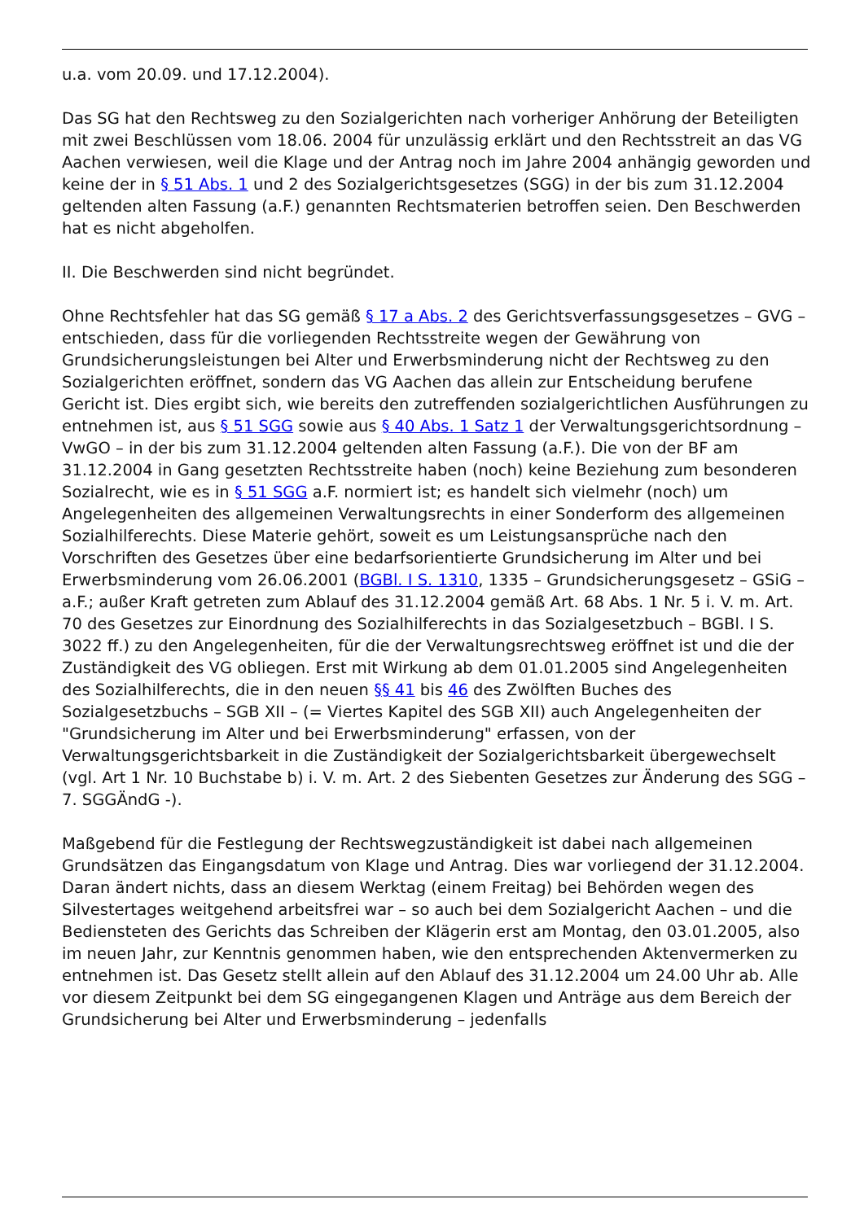u.a. vom 20.09. und 17.12.2004).
Das SG hat den Rechtsweg zu den Sozialgerichten nach vorheriger Anhörung der Beteiligten mit zwei Beschlüssen vom 18.06. 2004 für unzulässig erklärt und den Rechtsstreit an das VG Aachen verwiesen, weil die Klage und der Antrag noch im Jahre 2004 anhängig geworden und keine der in § 51 Abs. 1 und 2 des Sozialgerichtsgesetzes (SGG) in der bis zum 31.12.2004 geltenden alten Fassung (a.F.) genannten Rechtsmaterien betroffen seien. Den Beschwerden hat es nicht abgeholfen.
II. Die Beschwerden sind nicht begründet.
Ohne Rechtsfehler hat das SG gemäß § 17 a Abs. 2 des Gerichtsverfassungsgesetzes – GVG – entschieden, dass für die vorliegenden Rechtsstreite wegen der Gewährung von Grundsicherungsleistungen bei Alter und Erwerbsminderung nicht der Rechtsweg zu den Sozialgerichten eröffnet, sondern das VG Aachen das allein zur Entscheidung berufene Gericht ist. Dies ergibt sich, wie bereits den zutreffenden sozialgerichtlichen Ausführungen zu entnehmen ist, aus § 51 SGG sowie aus § 40 Abs. 1 Satz 1 der Verwaltungsgerichtsordnung – VwGO – in der bis zum 31.12.2004 geltenden alten Fassung (a.F.). Die von der BF am 31.12.2004 in Gang gesetzten Rechtsstreite haben (noch) keine Beziehung zum besonderen Sozialrecht, wie es in § 51 SGG a.F. normiert ist; es handelt sich vielmehr (noch) um Angelegenheiten des allgemeinen Verwaltungsrechts in einer Sonderform des allgemeinen Sozialhilferechts. Diese Materie gehört, soweit es um Leistungsansprüche nach den Vorschriften des Gesetzes über eine bedarfsorientierte Grundsicherung im Alter und bei Erwerbsminderung vom 26.06.2001 (BGBl. I S. 1310, 1335 – Grundsicherungsgesetz – GSiG – a.F.; außer Kraft getreten zum Ablauf des 31.12.2004 gemäß Art. 68 Abs. 1 Nr. 5 i. V. m. Art. 70 des Gesetzes zur Einordnung des Sozialhilferechts in das Sozialgesetzbuch – BGBl. I S. 3022 ff.) zu den Angelegenheiten, für die der Verwaltungsrechtsweg eröffnet ist und die der Zuständigkeit des VG obliegen. Erst mit Wirkung ab dem 01.01.2005 sind Angelegenheiten des Sozialhilferechts, die in den neuen §§ 41 bis 46 des Zwölften Buches des Sozialgesetzbuchs – SGB XII – (= Viertes Kapitel des SGB XII) auch Angelegenheiten der "Grundsicherung im Alter und bei Erwerbsminderung" erfassen, von der Verwaltungsgerichtsbarkeit in die Zuständigkeit der Sozialgerichtsbarkeit übergewechselt (vgl. Art 1 Nr. 10 Buchstabe b) i. V. m. Art. 2 des Siebenten Gesetzes zur Änderung des SGG – 7. SGGÄndG -).
Maßgebend für die Festlegung der Rechtswegzuständigkeit ist dabei nach allgemeinen Grundsätzen das Eingangsdatum von Klage und Antrag. Dies war vorliegend der 31.12.2004. Daran ändert nichts, dass an diesem Werktag (einem Freitag) bei Behörden wegen des Silvestertages weitgehend arbeitsfrei war – so auch bei dem Sozialgericht Aachen – und die Bediensteten des Gerichts das Schreiben der Klägerin erst am Montag, den 03.01.2005, also im neuen Jahr, zur Kenntnis genommen haben, wie den entsprechenden Aktenvermerken zu entnehmen ist. Das Gesetz stellt allein auf den Ablauf des 31.12.2004 um 24.00 Uhr ab. Alle vor diesem Zeitpunkt bei dem SG eingegangenen Klagen und Anträge aus dem Bereich der Grundsicherung bei Alter und Erwerbsminderung – jedenfalls